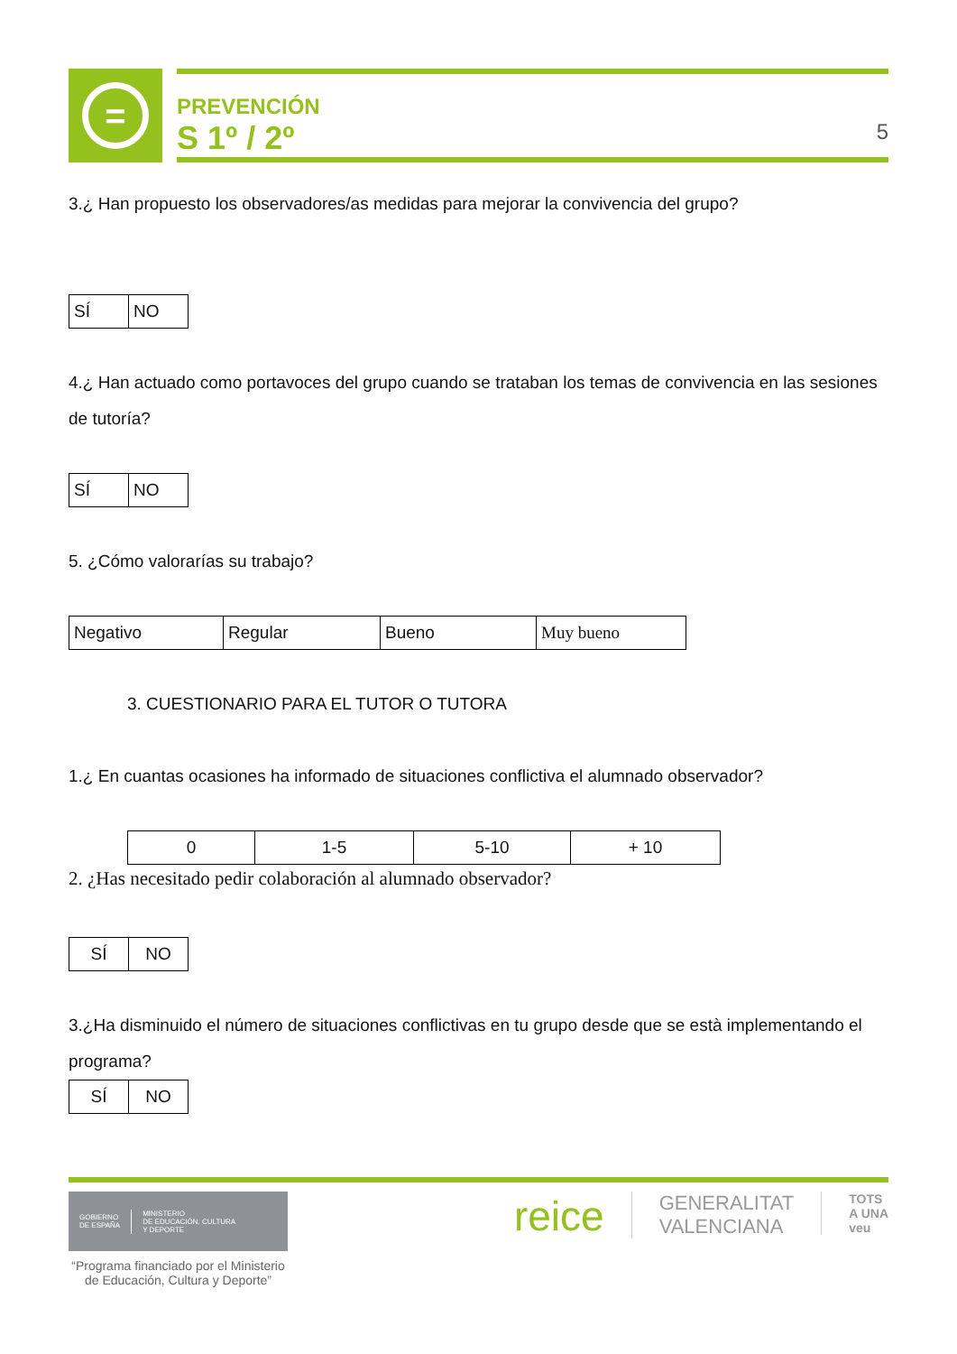=
PREVENCIÓN
S 1º / 2º
5
3.¿ Han propuesto los observadores/as medidas para mejorar la convivencia del grupo?
| SÍ | NO |
4.¿ Han actuado como portavoces del grupo cuando se trataban los temas de convivencia en las sesiones de tutoría?
| SÍ | NO |
5. ¿Cómo valorarías su trabajo?
| Negativo | Regular | Bueno | Muy bueno |
3. CUESTIONARIO PARA EL TUTOR O TUTORA
1.¿ En cuantas ocasiones ha informado de situaciones conflictiva el alumnado observador?
| 0 | 1-5 | 5-10 | + 10 |
2. ¿Has necesitado pedir colaboración al alumnado observador?
| SÍ | NO |
3.¿Ha disminuido el número de situaciones conflictivas en tu grupo desde que se està implementando el programa?
| SÍ | NO |
GOBIERNO
DE ESPAÑA MINISTERIO
DE EDUCACIÓN, CULTURA
Y DEPORTE
“Programa financiado por el Ministerio de Educación, Cultura y Deporte”
reice GENERALITAT
VALENCIANA TOTS
A UNA
veu